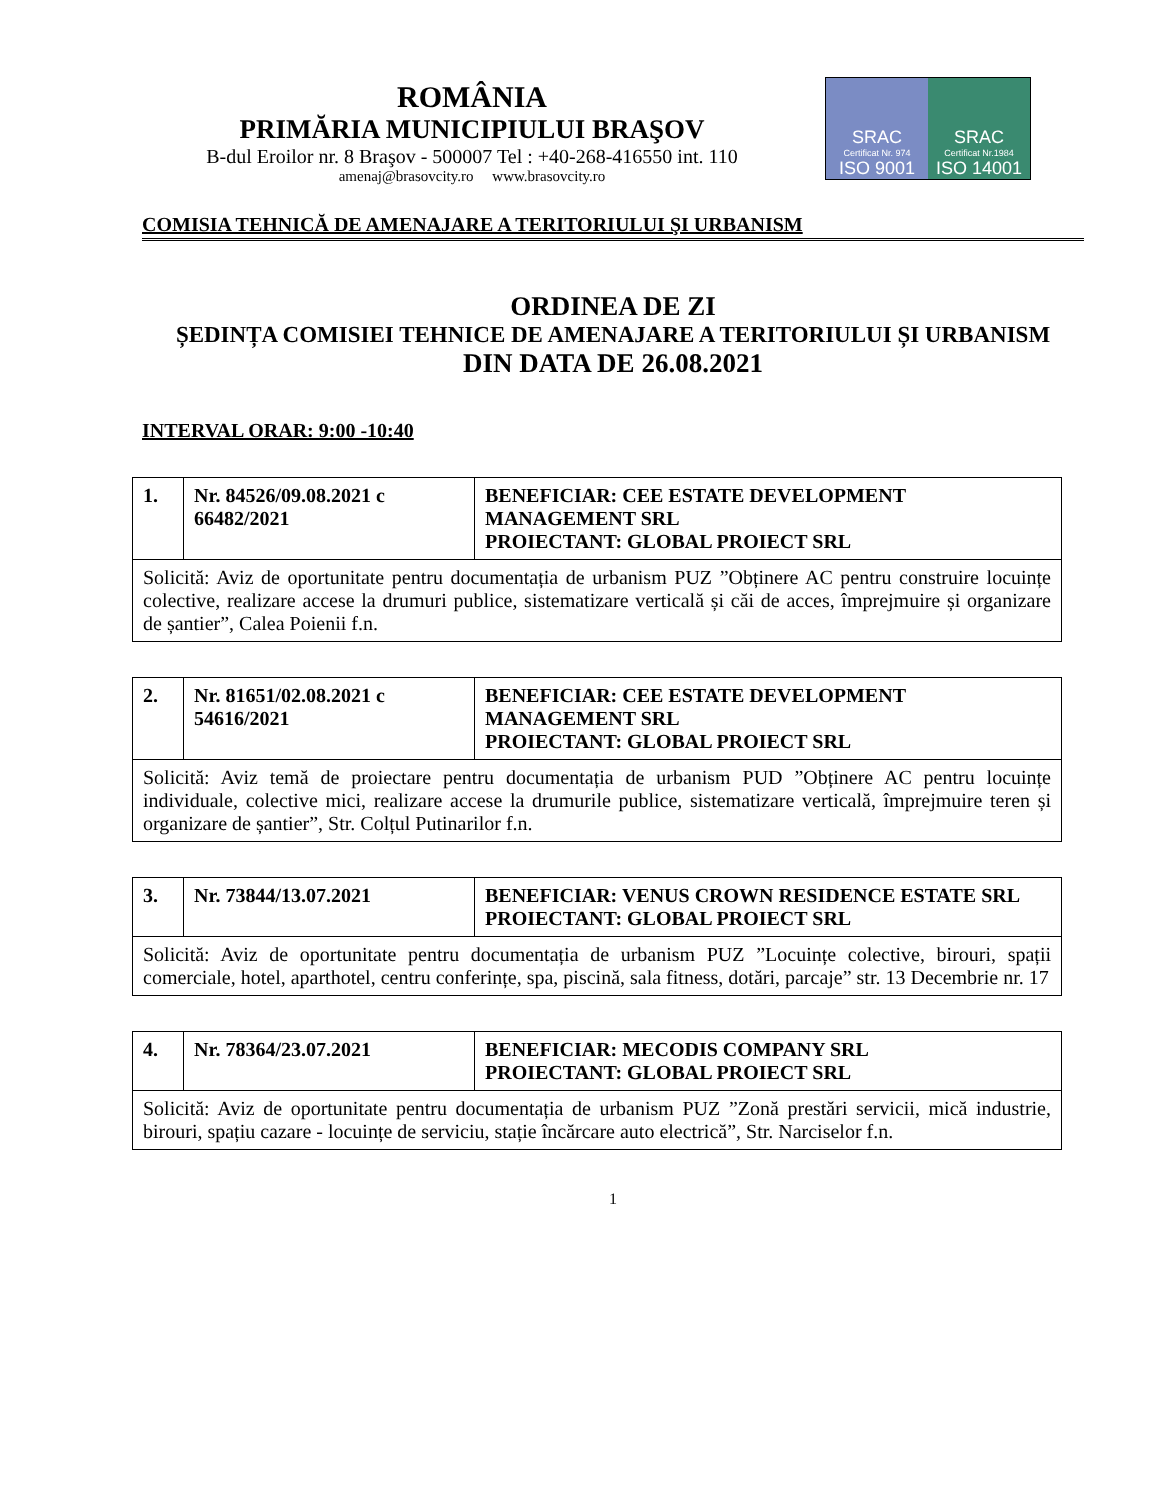ROMÂNIA
PRIMĂRIA MUNICIPIULUI BRAŞOV
B-dul Eroilor nr. 8 Braşov - 500007 Tel : +40-268-416550 int. 110
amenaj@brasovcity.ro www.brasovcity.ro
SRAC
Certificat Nr. 974
ISO 9001
SRAC
Certificat Nr.1984
ISO 14001
COMISIA TEHNICĂ DE AMENAJARE A TERITORIULUI ŞI URBANISM
ORDINEA DE ZI
ȘEDINȚA COMISIEI TEHNICE DE AMENAJARE A TERITORIULUI ȘI URBANISM
DIN DATA DE 26.08.2021
INTERVAL ORAR: 9:00 -10:40
| 1. | Nr. 84526/09.08.2021 c 66482/2021 | BENEFICIAR: CEE ESTATE DEVELOPMENT MANAGEMENT SRL PROIECTANT: GLOBAL PROIECT SRL |
| Solicită: Aviz de oportunitate pentru documentația de urbanism PUZ ”Obținere AC pentru construire locuințe colective, realizare accese la drumuri publice, sistematizare verticală și căi de acces, împrejmuire și organizare de șantier”, Calea Poienii f.n. | | |
| 2. | Nr. 81651/02.08.2021 c 54616/2021 | BENEFICIAR: CEE ESTATE DEVELOPMENT MANAGEMENT SRL PROIECTANT: GLOBAL PROIECT SRL |
| Solicită: Aviz temă de proiectare pentru documentația de urbanism PUD ”Obținere AC pentru locuințe individuale, colective mici, realizare accese la drumurile publice, sistematizare verticală, împrejmuire teren și organizare de șantier”, Str. Colțul Putinarilor f.n. | | |
| 3. | Nr. 73844/13.07.2021 | BENEFICIAR: VENUS CROWN RESIDENCE ESTATE SRL PROIECTANT: GLOBAL PROIECT SRL |
| Solicită: Aviz de oportunitate pentru documentația de urbanism PUZ ”Locuințe colective, birouri, spații comerciale, hotel, aparthotel, centru conferințe, spa, piscină, sala fitness, dotări, parcaje” str. 13 Decembrie nr. 17 | | |
| 4. | Nr. 78364/23.07.2021 | BENEFICIAR: MECODIS COMPANY SRL PROIECTANT: GLOBAL PROIECT SRL |
| Solicită: Aviz de oportunitate pentru documentația de urbanism PUZ ”Zonă prestări servicii, mică industrie, birouri, spațiu cazare - locuințe de serviciu, stație încărcare auto electrică”, Str. Narciselor f.n. | | |
1